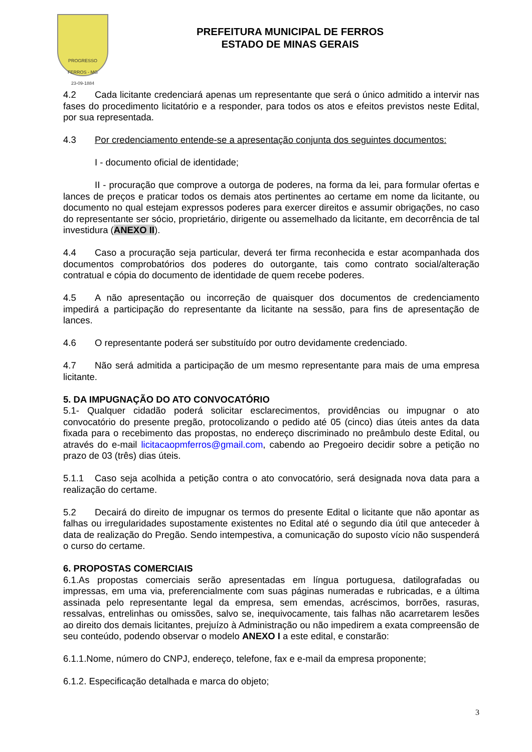PROGRESSO
FERROS - MG
23-09-1884
PREFEITURA MUNICIPAL DE FERROS
ESTADO DE MINAS GERAIS
4.2 Cada licitante credenciará apenas um representante que será o único admitido a intervir nas fases do procedimento licitatório e a responder, para todos os atos e efeitos previstos neste Edital, por sua representada.
4.3 Por credenciamento entende-se a apresentação conjunta dos seguintes documentos:
I - documento oficial de identidade;
II - procuração que comprove a outorga de poderes, na forma da lei, para formular ofertas e lances de preços e praticar todos os demais atos pertinentes ao certame em nome da licitante, ou documento no qual estejam expressos poderes para exercer direitos e assumir obrigações, no caso do representante ser sócio, proprietário, dirigente ou assemelhado da licitante, em decorrência de tal investidura (ANEXO II).
4.4 Caso a procuração seja particular, deverá ter firma reconhecida e estar acompanhada dos documentos comprobatórios dos poderes do outorgante, tais como contrato social/alteração contratual e cópia do documento de identidade de quem recebe poderes.
4.5 A não apresentação ou incorreção de quaisquer dos documentos de credenciamento impedirá a participação do representante da licitante na sessão, para fins de apresentação de lances.
4.6 O representante poderá ser substituído por outro devidamente credenciado.
4.7 Não será admitida a participação de um mesmo representante para mais de uma empresa licitante.
5. DA IMPUGNAÇÃO DO ATO CONVOCATÓRIO
5.1- Qualquer cidadão poderá solicitar esclarecimentos, providências ou impugnar o ato convocatório do presente pregão, protocolizando o pedido até 05 (cinco) dias úteis antes da data fixada para o recebimento das propostas, no endereço discriminado no preâmbulo deste Edital, ou através do e-mail licitacaopmferros@gmail.com, cabendo ao Pregoeiro decidir sobre a petição no prazo de 03 (três) dias úteis.
5.1.1 Caso seja acolhida a petição contra o ato convocatório, será designada nova data para a realização do certame.
5.2 Decairá do direito de impugnar os termos do presente Edital o licitante que não apontar as falhas ou irregularidades supostamente existentes no Edital até o segundo dia útil que anteceder à data de realização do Pregão. Sendo intempestiva, a comunicação do suposto vício não suspenderá o curso do certame.
6. PROPOSTAS COMERCIAIS
6.1.As propostas comerciais serão apresentadas em língua portuguesa, datilografadas ou impressas, em uma via, preferencialmente com suas páginas numeradas e rubricadas, e a última assinada pelo representante legal da empresa, sem emendas, acréscimos, borrões, rasuras, ressalvas, entrelinhas ou omissões, salvo se, inequivocamente, tais falhas não acarretarem lesões ao direito dos demais licitantes, prejuízo à Administração ou não impedirem a exata compreensão de seu conteúdo, podendo observar o modelo ANEXO I a este edital, e constarão:
6.1.1.Nome, número do CNPJ, endereço, telefone, fax e e-mail da empresa proponente;
6.1.2. Especificação detalhada e marca do objeto;
3